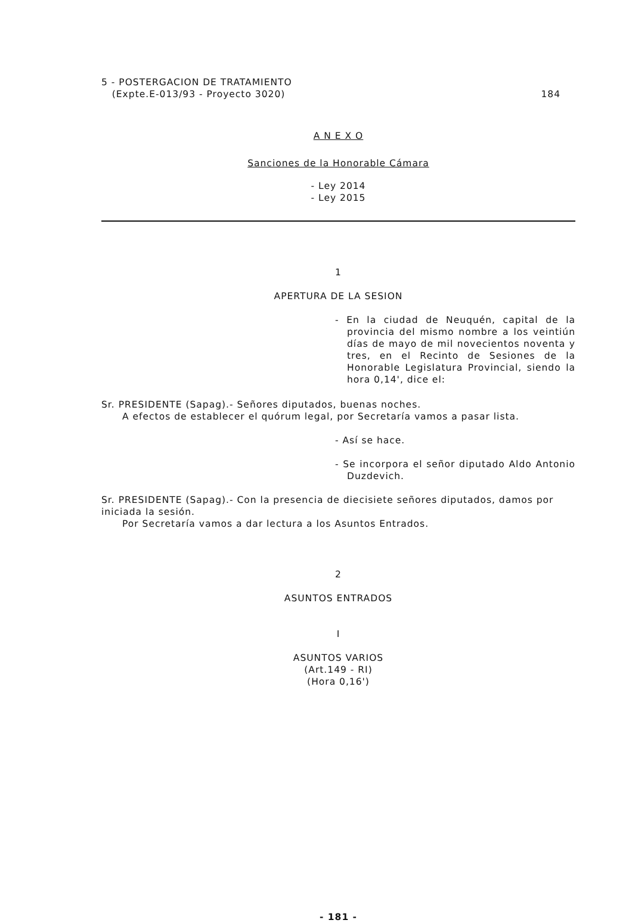5 - POSTERGACION DE TRATAMIENTO
(Expte.E-013/93 - Proyecto 3020)
184
A N E X O
Sanciones de la Honorable Cámara
- Ley 2014
- Ley 2015
1
APERTURA DE LA SESION
- En la ciudad de Neuquén, capital de la provincia del mismo nombre a los veintiún días de mayo de mil novecientos noventa y tres, en el Recinto de Sesiones de la Honorable Legislatura Provincial, siendo la hora 0,14', dice el:
Sr. PRESIDENTE (Sapag).- Señores diputados, buenas noches.
A efectos de establecer el quórum legal, por Secretaría vamos a pasar lista.
- Así se hace.
- Se incorpora el señor diputado Aldo Antonio Duzdevich.
Sr. PRESIDENTE (Sapag).- Con la presencia de diecisiete señores diputados, damos por iniciada la sesión.
Por Secretaría vamos a dar lectura a los Asuntos Entrados.
2
ASUNTOS ENTRADOS
I
ASUNTOS VARIOS
(Art.149 - RI)
(Hora 0,16')
- 181 -